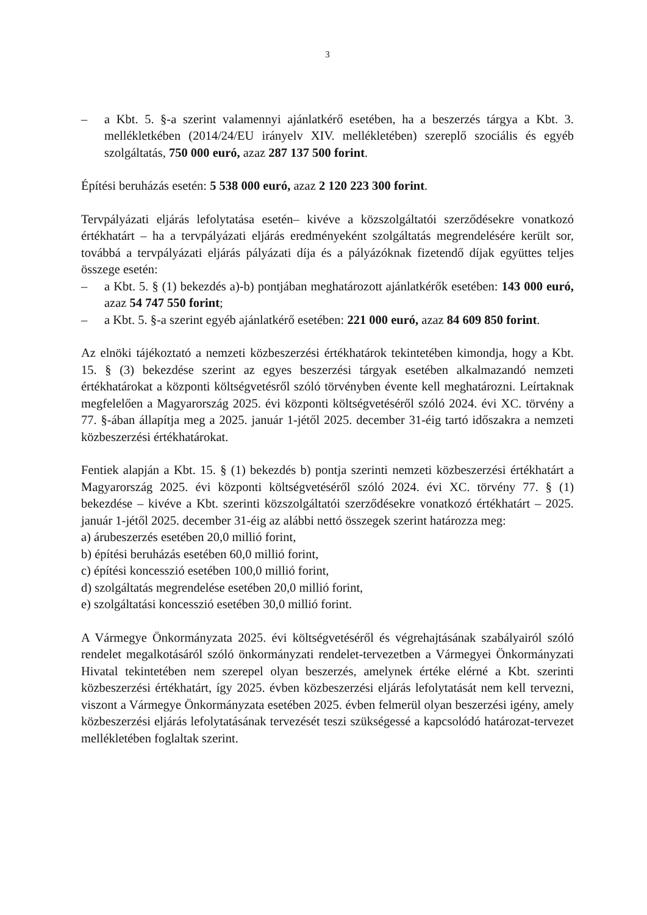3
– a Kbt. 5. §-a szerint valamennyi ajánlatkérő esetében, ha a beszerzés tárgya a Kbt. 3. mellékletkében (2014/24/EU irányelv XIV. mellékletében) szereplő szociális és egyéb szolgáltatás, 750 000 euró, azaz 287 137 500 forint.
Építési beruházás esetén: 5 538 000 euró, azaz 2 120 223 300 forint.
Tervpályázati eljárás lefolytatása esetén– kivéve a közszolgáltatói szerződésekre vonatkozó értékhatárt – ha a tervpályázati eljárás eredményeként szolgáltatás megrendelésére került sor, továbbá a tervpályázati eljárás pályázati díja és a pályázóknak fizetendő díjak együttes teljes összege esetén:
– a Kbt. 5. § (1) bekezdés a)-b) pontjában meghatározott ajánlatkérők esetében: 143 000 euró, azaz 54 747 550 forint;
– a Kbt. 5. §-a szerint egyéb ajánlatkérő esetében: 221 000 euró, azaz 84 609 850 forint.
Az elnöki tájékoztató a nemzeti közbeszerzési értékhatárok tekintetében kimondja, hogy a Kbt. 15. § (3) bekezdése szerint az egyes beszerzési tárgyak esetében alkalmazandó nemzeti értékhatárokat a központi költségvetésről szóló törvényben évente kell meghatározni. Leírtaknak megfelelően a Magyarország 2025. évi központi költségvetéséről szóló 2024. évi XC. törvény a 77. §-ában állapítja meg a 2025. január 1-jétől 2025. december 31-éig tartó időszakra a nemzeti közbeszerzési értékhatárokat.
Fentiek alapján a Kbt. 15. § (1) bekezdés b) pontja szerinti nemzeti közbeszerzési értékhatárt a Magyarország 2025. évi központi költségvetéséről szóló 2024. évi XC. törvény 77. § (1) bekezdése – kivéve a Kbt. szerinti közszolgáltatói szerződésekre vonatkozó értékhatárt – 2025. január 1-jétől 2025. december 31-éig az alábbi nettó összegek szerint határozza meg:
a) árubeszerzés esetében 20,0 millió forint,
b) építési beruházás esetében 60,0 millió forint,
c) építési koncesszió esetében 100,0 millió forint,
d) szolgáltatás megrendelése esetében 20,0 millió forint,
e) szolgáltatási koncesszió esetében 30,0 millió forint.
A Vármegye Önkormányzata 2025. évi költségvetéséről és végrehajtásának szabályairól szóló rendelet megalkotásáról szóló önkormányzati rendelet-tervezetben a Vármegyei Önkormányzati Hivatal tekintetében nem szerepel olyan beszerzés, amelynek értéke elérné a Kbt. szerinti közbeszerzési értékhatárt, így 2025. évben közbeszerzési eljárás lefolytatását nem kell tervezni, viszont a Vármegye Önkormányzata esetében 2025. évben felmerül olyan beszerzési igény, amely közbeszerzési eljárás lefolytatásának tervezését teszi szükségessé a kapcsolódó határozat-tervezet mellékletében foglaltak szerint.